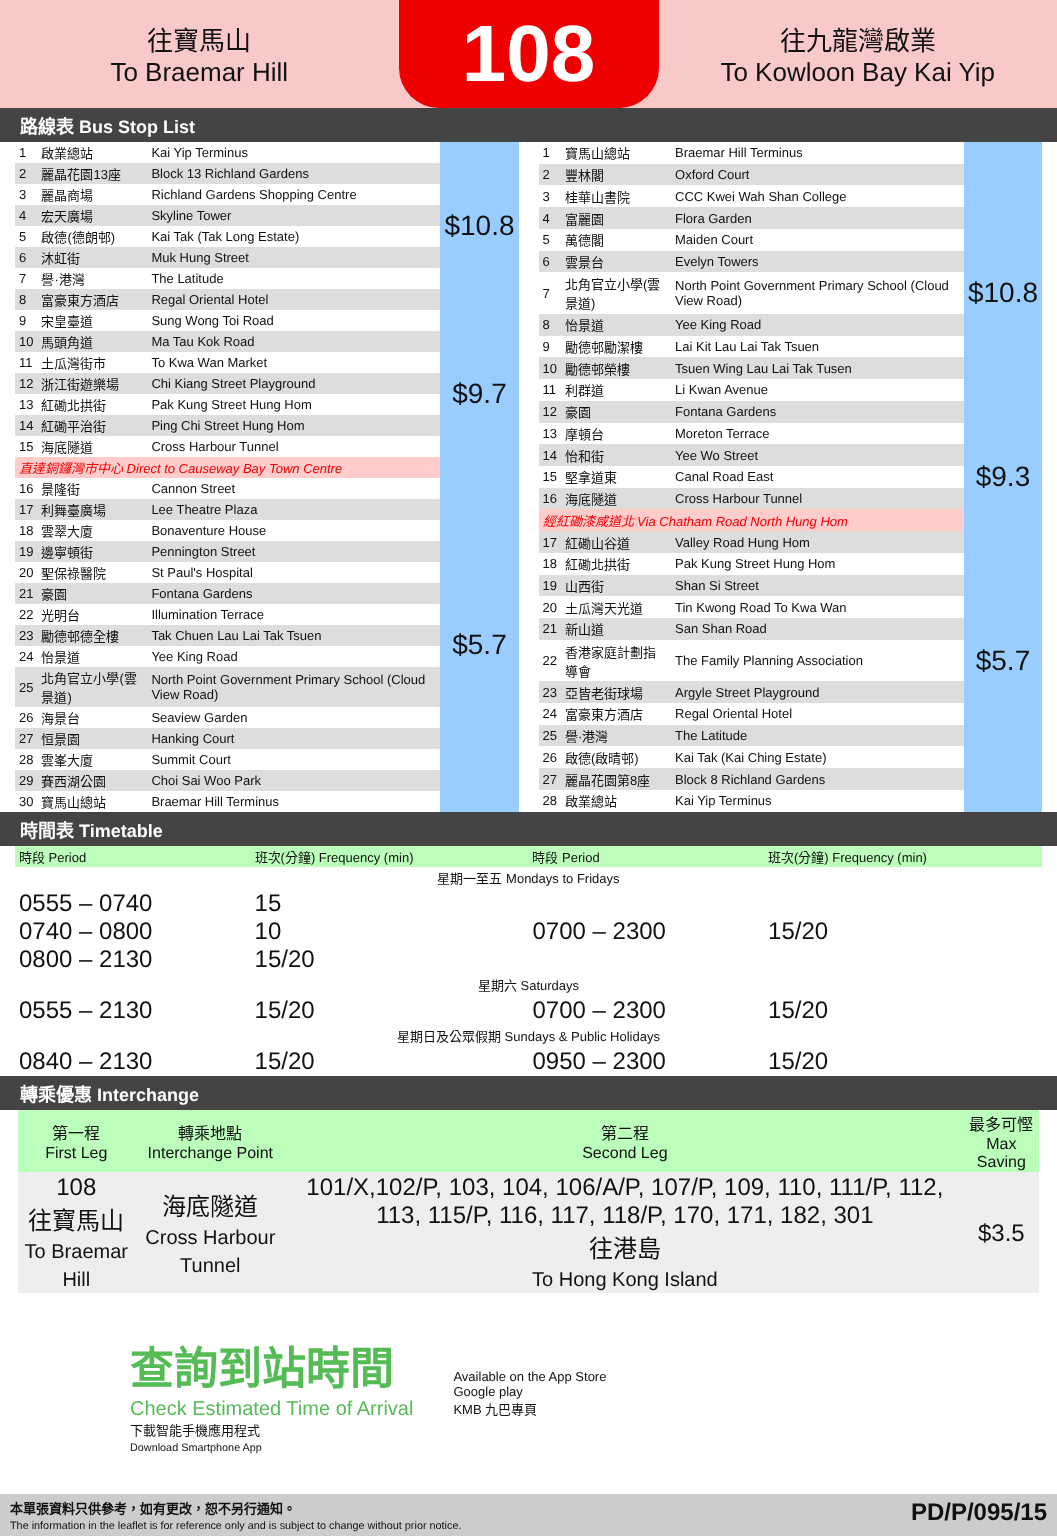往寶馬山
To Braemar Hill
108
往九龍灣啟業
To Kowloon Bay Kai Yip
路線表 Bus Stop List
| 1 | 啟業總站 | Kai Yip Terminus | $10.8 |
| 2 | 麗晶花園13座 | Block 13 Richland Gardens | |
| 3 | 麗晶商場 | Richland Gardens Shopping Centre | |
| 4 | 宏天廣場 | Skyline Tower | |
| 5 | 啟德(德朗邨) | Kai Tak (Tak Long Estate) | |
| 6 | 沐虹街 | Muk Hung Street | |
| 7 | 譽·港灣 | The Latitude | |
| 8 | 富豪東方酒店 | Regal Oriental Hotel | |
| 9 | 宋皇臺道 | Sung Wong Toi Road | $9.7 |
| 10 | 馬頭角道 | Ma Tau Kok Road | |
| 11 | 土瓜灣街市 | To Kwa Wan Market | |
| 12 | 浙江街遊樂場 | Chi Kiang Street Playground | |
| 13 | 紅磡北拱街 | Pak Kung Street Hung Hom | |
| 14 | 紅磡平治街 | Ping Chi Street Hung Hom | |
| 15 | 海底隧道 | Cross Harbour Tunnel | |
| 直達銅鑼灣市中心 Direct to Causeway Bay Town Centre | | | |
| 16 | 景隆街 | Cannon Street | $5.7 |
| 17 | 利舞臺廣場 | Lee Theatre Plaza | |
| 18 | 雲翠大廈 | Bonaventure House | |
| 19 | 邊寧頓街 | Pennington Street | |
| 20 | 聖保祿醫院 | St Paul's Hospital | |
| 21 | 豪園 | Fontana Gardens | |
| 22 | 光明台 | Illumination Terrace | |
| 23 | 勵德邨德全樓 | Tak Chuen Lau Lai Tak Tsuen | |
| 24 | 怡景道 | Yee King Road | |
| 25 | 北角官立小學(雲景道) | North Point Government Primary School (Cloud View Road) | |
| 26 | 海景台 | Seaview Garden | |
| 27 | 恒景園 | Hanking Court | |
| 28 | 雲峯大廈 | Summit Court | |
| 29 | 賽西湖公園 | Choi Sai Woo Park | |
| 30 | 寶馬山總站 | Braemar Hill Terminus | |
| 1 | 寶馬山總站 | Braemar Hill Terminus | $10.8 |
| 2 | 豐林閣 | Oxford Court | |
| 3 | 桂華山書院 | CCC Kwei Wah Shan College | |
| 4 | 富麗園 | Flora Garden | |
| 5 | 萬德閣 | Maiden Court | |
| 6 | 雲景台 | Evelyn Towers | |
| 7 | 北角官立小學(雲景道) | North Point Government Primary School (Cloud View Road) | |
| 8 | 怡景道 | Yee King Road | |
| 9 | 勵德邨勵潔樓 | Lai Kit Lau Lai Tak Tsuen | |
| 10 | 勵德邨榮樓 | Tsuen Wing Lau Lai Tak Tusen | |
| 11 | 利群道 | Li Kwan Avenue | |
| 12 | 豪園 | Fontana Gardens | |
| 13 | 摩頓台 | Moreton Terrace | |
| 14 | 怡和街 | Yee Wo Street | $9.3 |
| 15 | 堅拿道東 | Canal Road East | |
| 16 | 海底隧道 | Cross Harbour Tunnel | |
| 經紅磡漆咸道北 Via Chatham Road North Hung Hom | | | $5.7 |
| 17 | 紅磡山谷道 | Valley Road Hung Hom | |
| 18 | 紅磡北拱街 | Pak Kung Street Hung Hom | |
| 19 | 山西街 | Shan Si Street | |
| 20 | 土瓜灣天光道 | Tin Kwong Road To Kwa Wan | |
| 21 | 新山道 | San Shan Road | |
| 22 | 香港家庭計劃指導會 | The Family Planning Association | |
| 23 | 亞皆老街球場 | Argyle Street Playground | |
| 24 | 富豪東方酒店 | Regal Oriental Hotel | |
| 25 | 譽·港灣 | The Latitude | |
| 26 | 啟德(啟晴邨) | Kai Tak (Kai Ching Estate) | |
| 27 | 麗晶花園第8座 | Block 8 Richland Gardens | |
| 28 | 啟業總站 | Kai Yip Terminus | |
時間表 Timetable
| 時段 Period | 班次(分鐘) Frequency (min) | 時段 Period | 班次(分鐘) Frequency (min) |
| --- | --- | --- | --- |
| 星期一至五 Mondays to Fridays | | | |
| 0555 – 0740 0740 – 0800 0800 – 2130 | 15 10 15/20 | 0700 – 2300 | 15/20 |
| 星期六 Saturdays | | | |
| 0555 – 2130 | 15/20 | 0700 – 2300 | 15/20 |
| 星期日及公眾假期 Sundays & Public Holidays | | | |
| 0840 – 2130 | 15/20 | 0950 – 2300 | 15/20 |
轉乘優惠 Interchange
| 第一程 First Leg | 轉乘地點 Interchange Point | 第二程 Second Leg | 最多可慳 Max Saving |
| --- | --- | --- | --- |
| 108 往寶馬山 To Braemar Hill | 海底隧道 Cross Harbour Tunnel | 101/X,102/P, 103, 104, 106/A/P, 107/P, 109, 110, 111/P, 112, 113, 115/P, 116, 117, 118/P, 170, 171, 182, 301 往港島 To Hong Kong Island | $3.5 |
查詢到站時間
Check Estimated Time of Arrival
下載智能手機應用程式
Download Smartphone App
Available on the App Store
Google play
KMB 九巴專頁
本單張資料只供參考，如有更改，恕不另行通知。
The information in the leaflet is for reference only and is subject to change without prior notice.
PD/P/095/15